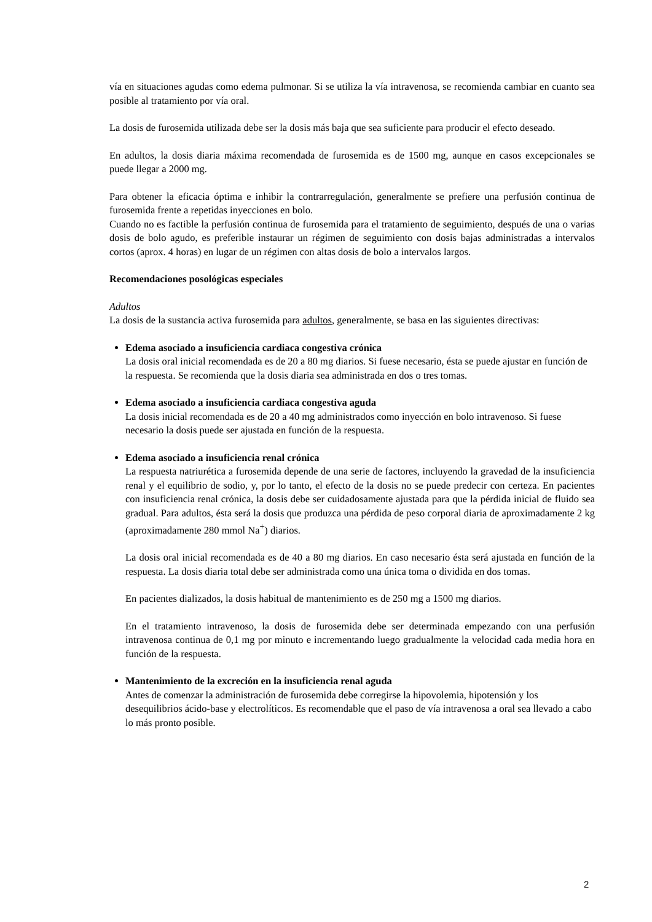vía en situaciones agudas como edema pulmonar. Si se utiliza la vía intravenosa, se recomienda cambiar en cuanto sea posible al tratamiento por vía oral.
La dosis de furosemida utilizada debe ser la dosis más baja que sea suficiente para producir el efecto deseado.
En adultos, la dosis diaria máxima recomendada de furosemida es de 1500 mg, aunque en casos excepcionales se puede llegar a 2000 mg.
Para obtener la eficacia óptima e inhibir la contrarregulación, generalmente se prefiere una perfusión continua de furosemida frente a repetidas inyecciones en bolo.
Cuando no es factible la perfusión continua de furosemida para el tratamiento de seguimiento, después de una o varias dosis de bolo agudo, es preferible instaurar un régimen de seguimiento con dosis bajas administradas a intervalos cortos (aprox. 4 horas) en lugar de un régimen con altas dosis de bolo a intervalos largos.
Recomendaciones posológicas especiales
Adultos
La dosis de la sustancia activa furosemida para adultos, generalmente, se basa en las siguientes directivas:
Edema asociado a insuficiencia cardiaca congestiva crónica
La dosis oral inicial recomendada es de 20 a 80 mg diarios. Si fuese necesario, ésta se puede ajustar en función de la respuesta. Se recomienda que la dosis diaria sea administrada en dos o tres tomas.
Edema asociado a insuficiencia cardiaca congestiva aguda
La dosis inicial recomendada es de 20 a 40 mg administrados como inyección en bolo intravenoso. Si fuese necesario la dosis puede ser ajustada en función de la respuesta.
Edema asociado a insuficiencia renal crónica
La respuesta natriurética a furosemida depende de una serie de factores, incluyendo la gravedad de la insuficiencia renal y el equilibrio de sodio, y, por lo tanto, el efecto de la dosis no se puede predecir con certeza. En pacientes con insuficiencia renal crónica, la dosis debe ser cuidadosamente ajustada para que la pérdida inicial de fluido sea gradual. Para adultos, ésta será la dosis que produzca una pérdida de peso corporal diaria de aproximadamente 2 kg (aproximadamente 280 mmol Na<sup>+</sup>) diarios.
La dosis oral inicial recomendada es de 40 a 80 mg diarios. En caso necesario ésta será ajustada en función de la respuesta. La dosis diaria total debe ser administrada como una única toma o dividida en dos tomas.
En pacientes dializados, la dosis habitual de mantenimiento es de 250 mg a 1500 mg diarios.
En el tratamiento intravenoso, la dosis de furosemida debe ser determinada empezando con una perfusión intravenosa continua de 0,1 mg por minuto e incrementando luego gradualmente la velocidad cada media hora en función de la respuesta.
Mantenimiento de la excreción en la insuficiencia renal aguda
Antes de comenzar la administración de furosemida debe corregirse la hipovolemia, hipotensión y los desequilibrios ácido-base y electrolíticos. Es recomendable que el paso de vía intravenosa a oral sea llevado a cabo lo más pronto posible.
2